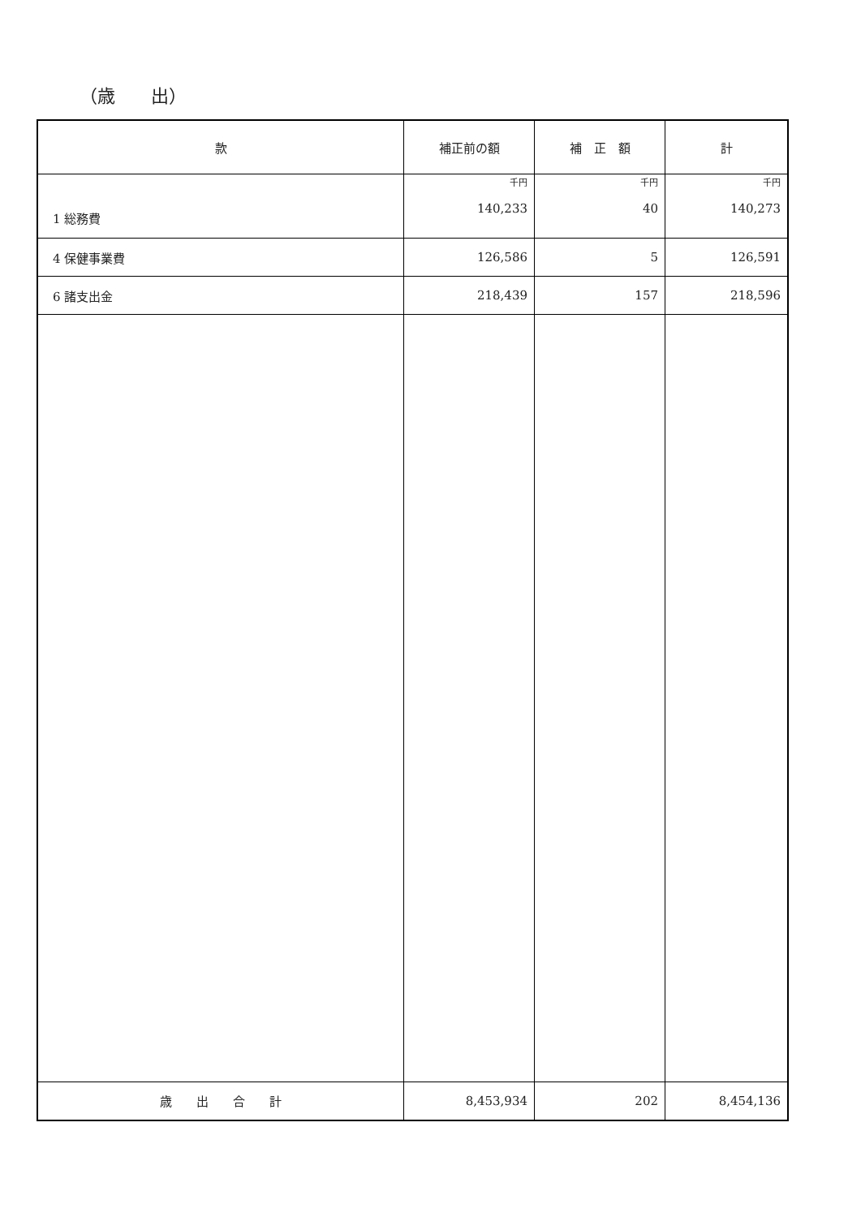（歳　　出）
| 款 | 補正前の額 | 補 正 額 | 計 |
| --- | --- | --- | --- |
| 1 総務費 | 千円 140,233 | 千円 40 | 千円 140,273 |
| 4 保健事業費 | 126,586 | 5 | 126,591 |
| 6 諸支出金 | 218,439 | 157 | 218,596 |
| 歳 出 合 計 | 8,453,934 | 202 | 8,454,136 |